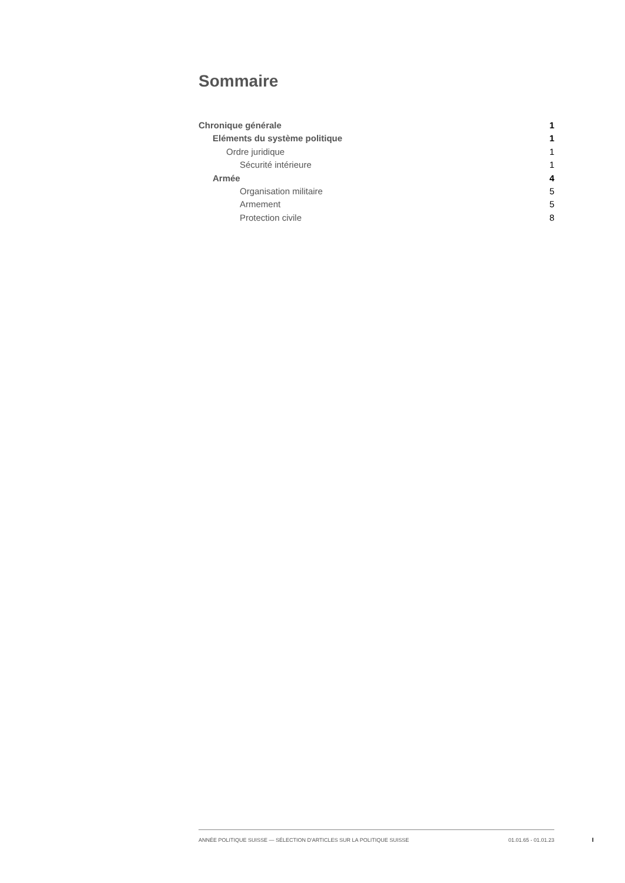Sommaire
Chronique générale 1
Eléments du système politique 1
Ordre juridique 1
Sécurité intérieure 1
Armée 4
Organisation militaire 5
Armement 5
Protection civile 8
ANNÉE POLITIQUE SUISSE — SÉLECTION D'ARTICLES SUR LA POLITIQUE SUISSE 01.01.65 - 01.01.23
I